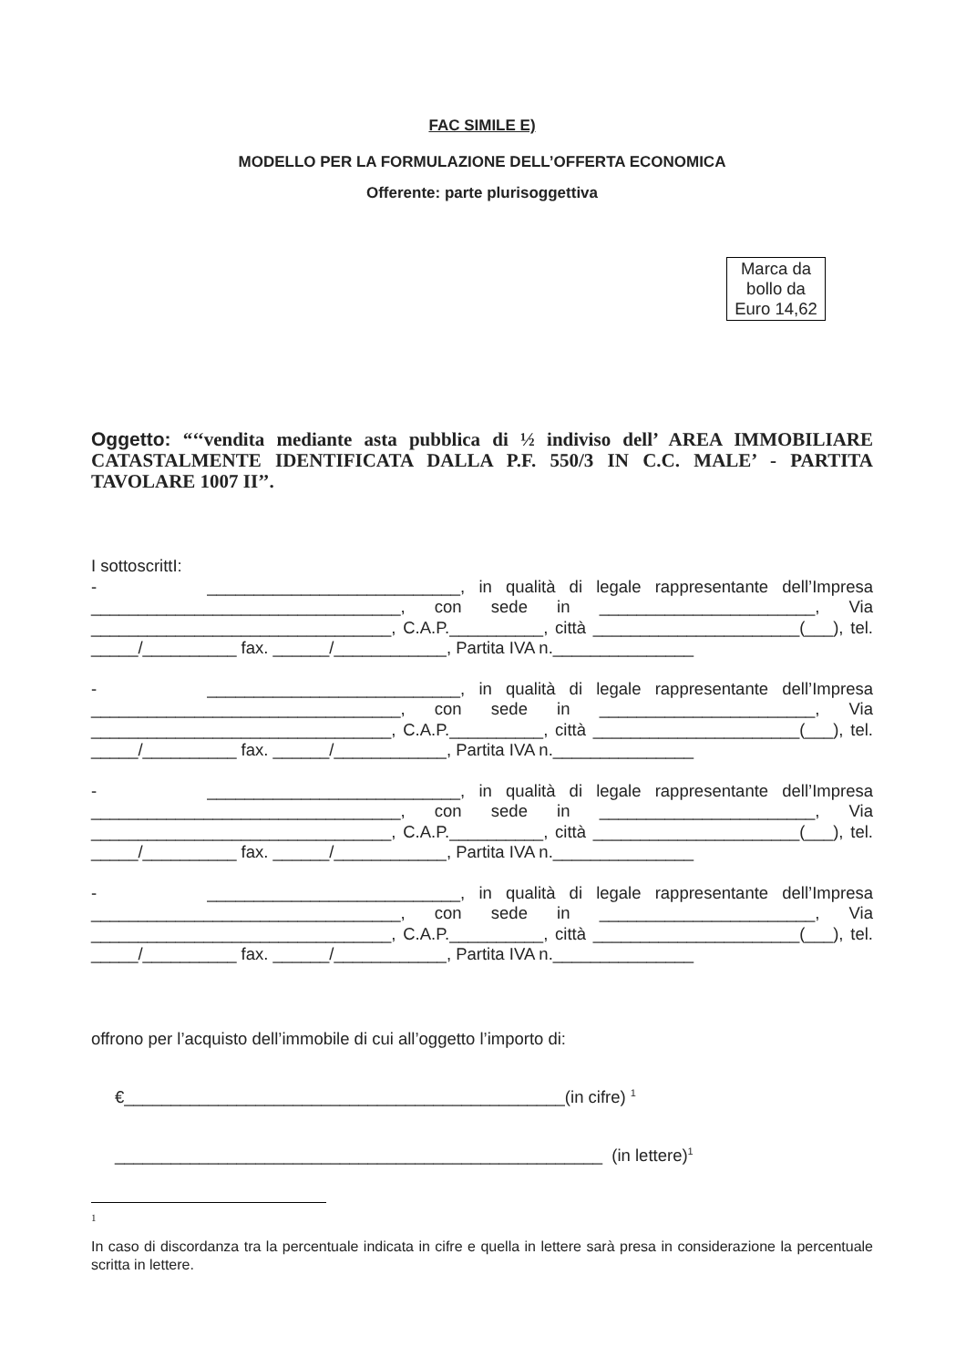FAC SIMILE E)
MODELLO PER LA FORMULAZIONE DELL’OFFERTA ECONOMICA
Offerente: parte plurisoggettiva
Marca da bollo da Euro 14,62
Oggetto: “‘‘vendita mediante asta pubblica di ½ indiviso dell’ AREA IMMOBILIARE CATASTALMENTE IDENTIFICATA DALLA P.F. 550/3 IN C.C. MALE’ - PARTITA TAVOLARE 1007 II’’.
I sottoscrittI:
- ___________________________, in qualità di legale rappresentante dell’Impresa _________________________________, con sede in _______________________, Via ________________________________, C.A.P.__________, città ______________________(___), tel. _____/__________ fax. ______/____________, Partita IVA n._______________
- ___________________________, in qualità di legale rappresentante dell’Impresa _________________________________, con sede in _______________________, Via ________________________________, C.A.P.__________, città ______________________(___), tel. _____/__________ fax. ______/____________, Partita IVA n._______________
- ___________________________, in qualità di legale rappresentante dell’Impresa _________________________________, con sede in _______________________, Via ________________________________, C.A.P.__________, città ______________________(___), tel. _____/__________ fax. ______/____________, Partita IVA n._______________
- ___________________________, in qualità di legale rappresentante dell’Impresa _________________________________, con sede in _______________________, Via ________________________________, C.A.P.__________, città ______________________(___), tel. _____/__________ fax. ______/____________, Partita IVA n._______________
offrono per l’acquisto dell’immobile di cui all’oggetto l’importo di:
€_______________________________________________(in cifre) <sup>1</sup>
____________________________________________________ (in lettere)<sup>1</sup>
1
In caso di discordanza tra la percentuale indicata in cifre e quella in lettere sarà presa in considerazione la percentuale scritta in lettere.